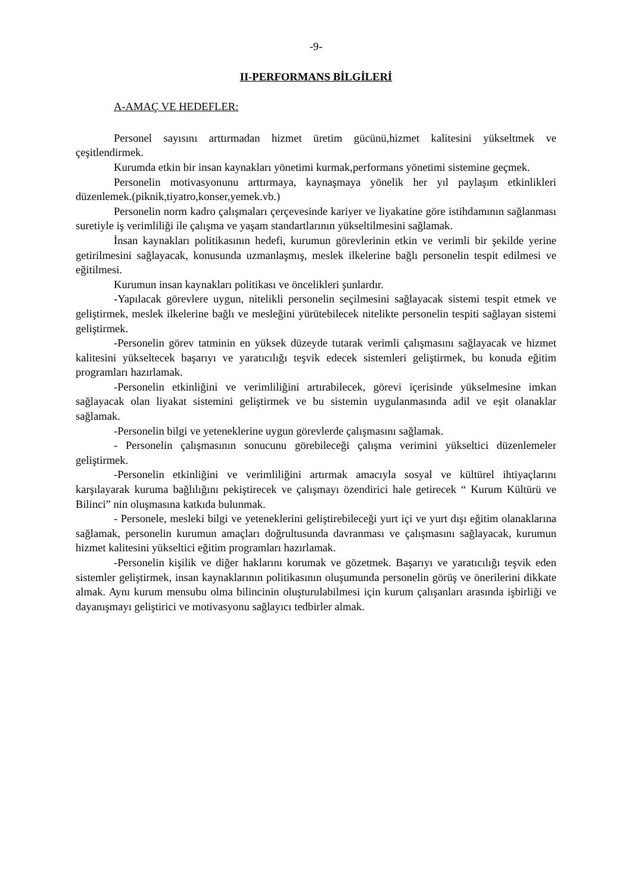-9-
II-PERFORMANS BİLGİLERİ
A-AMAÇ VE HEDEFLER:
Personel sayısını arttırmadan hizmet üretim gücünü,hizmet kalitesini yükseltmek ve çeşitlendirmek.
Kurumda etkin bir insan kaynakları yönetimi kurmak,performans yönetimi sistemine geçmek.
Personelin motivasyonunu arttırmaya, kaynaşmaya yönelik her yıl paylaşım etkinlikleri düzenlemek.(piknik,tiyatro,konser,yemek.vb.)
Personelin norm kadro çalışmaları çerçevesinde kariyer ve liyakatine göre istihdamının sağlanması suretiyle iş verimliliği ile çalışma ve yaşam standartlarının yükseltilmesini sağlamak.
İnsan kaynakları politikasının hedefi, kurumun görevlerinin etkin ve verimli bir şekilde yerine getirilmesini sağlayacak, konusunda uzmanlaşmış, meslek ilkelerine bağlı personelin tespit edilmesi ve eğitilmesi.
Kurumun insan kaynakları politikası ve öncelikleri şunlardır.
-Yapılacak görevlere uygun, nitelikli personelin seçilmesini sağlayacak sistemi tespit etmek ve geliştirmek, meslek ilkelerine bağlı ve mesleğini yürütebilecek nitelikte personelin tespiti sağlayan sistemi geliştirmek.
-Personelin görev tatminin en yüksek düzeyde tutarak verimli çalışmasını sağlayacak ve hizmet kalitesini yükseltecek başarıyı ve yaratıcılığı teşvik edecek sistemleri geliştirmek, bu konuda eğitim programları hazırlamak.
-Personelin etkinliğini ve verimliliğini artırabilecek, görevi içerisinde yükselmesine imkan sağlayacak olan liyakat sistemini geliştirmek ve bu sistemin uygulanmasında adil ve eşit olanaklar sağlamak.
-Personelin bilgi ve yeteneklerine uygun görevlerde çalışmasını sağlamak.
- Personelin çalışmasının sonucunu görebileceği çalışma verimini yükseltici düzenlemeler geliştirmek.
-Personelin etkinliğini ve verimliliğini artırmak amacıyla sosyal ve kültürel ihtiyaçlarını karşılayarak kuruma bağlılığını pekiştirecek ve çalışmayı özendirici hale getirecek “ Kurum Kültürü ve Bilinci” nin oluşmasına katkıda bulunmak.
- Personele, mesleki bilgi ve yeteneklerini geliştirebileceği yurt içi ve yurt dışı eğitim olanaklarına sağlamak, personelin kurumun amaçları doğrultusunda davranması ve çalışmasını sağlayacak, kurumun hizmet kalitesini yükseltici eğitim programları hazırlamak.
-Personelin kişilik ve diğer haklarını korumak ve gözetmek. Başarıyı ve yaratıcılığı teşvik eden sistemler geliştirmek, insan kaynaklarının politikasının oluşumunda personelin görüş ve önerilerini dikkate almak. Aynı kurum mensubu olma bilincinin oluşturulabilmesi için kurum çalışanları arasında işbirliği ve dayanışmayı geliştirici ve motivasyonu sağlayıcı tedbirler almak.